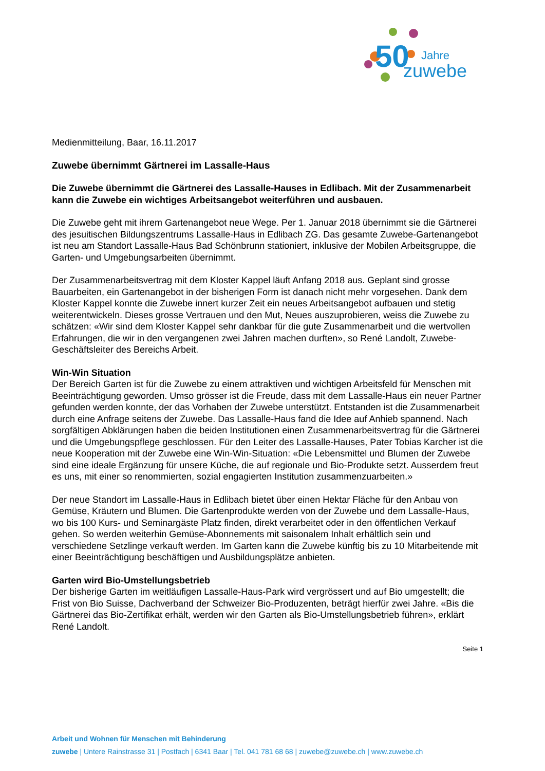50
Jahre
zuwebe
Medienmitteilung, Baar, 16.11.2017
Zuwebe übernimmt Gärtnerei im Lassalle-Haus
Die Zuwebe übernimmt die Gärtnerei des Lassalle-Hauses in Edlibach. Mit der Zusammenarbeit kann die Zuwebe ein wichtiges Arbeitsangebot weiterführen und ausbauen.
Die Zuwebe geht mit ihrem Gartenangebot neue Wege. Per 1. Januar 2018 übernimmt sie die Gärtnerei des jesuitischen Bildungszentrums Lassalle-Haus in Edlibach ZG. Das gesamte Zuwebe-Gartenangebot ist neu am Standort Lassalle-Haus Bad Schönbrunn stationiert, inklusive der Mobilen Arbeitsgruppe, die Garten- und Umgebungsarbeiten übernimmt.
Der Zusammenarbeitsvertrag mit dem Kloster Kappel läuft Anfang 2018 aus. Geplant sind grosse Bauarbeiten, ein Gartenangebot in der bisherigen Form ist danach nicht mehr vorgesehen. Dank dem Kloster Kappel konnte die Zuwebe innert kurzer Zeit ein neues Arbeitsangebot aufbauen und stetig weiterentwickeln. Dieses grosse Vertrauen und den Mut, Neues auszuprobieren, weiss die Zuwebe zu schätzen: «Wir sind dem Kloster Kappel sehr dankbar für die gute Zusammenarbeit und die wertvollen Erfahrungen, die wir in den vergangenen zwei Jahren machen durften», so René Landolt, Zuwebe-Geschäftsleiter des Bereichs Arbeit.
Win-Win Situation
Der Bereich Garten ist für die Zuwebe zu einem attraktiven und wichtigen Arbeitsfeld für Menschen mit Beeinträchtigung geworden. Umso grösser ist die Freude, dass mit dem Lassalle-Haus ein neuer Partner gefunden werden konnte, der das Vorhaben der Zuwebe unterstützt. Entstanden ist die Zusammenarbeit durch eine Anfrage seitens der Zuwebe. Das Lassalle-Haus fand die Idee auf Anhieb spannend. Nach sorgfältigen Abklärungen haben die beiden Institutionen einen Zusammenarbeitsvertrag für die Gärtnerei und die Umgebungspflege geschlossen. Für den Leiter des Lassalle-Hauses, Pater Tobias Karcher ist die neue Kooperation mit der Zuwebe eine Win-Win-Situation: «Die Lebensmittel und Blumen der Zuwebe sind eine ideale Ergänzung für unsere Küche, die auf regionale und Bio-Produkte setzt. Ausserdem freut es uns, mit einer so renommierten, sozial engagierten Institution zusammenzuarbeiten.»
Der neue Standort im Lassalle-Haus in Edlibach bietet über einen Hektar Fläche für den Anbau von Gemüse, Kräutern und Blumen. Die Gartenprodukte werden von der Zuwebe und dem Lassalle-Haus, wo bis 100 Kurs- und Seminargäste Platz finden, direkt verarbeitet oder in den öffentlichen Verkauf gehen. So werden weiterhin Gemüse-Abonnements mit saisonalem Inhalt erhältlich sein und verschiedene Setzlinge verkauft werden. Im Garten kann die Zuwebe künftig bis zu 10 Mitarbeitende mit einer Beeinträchtigung beschäftigen und Ausbildungsplätze anbieten.
Garten wird Bio-Umstellungsbetrieb
Der bisherige Garten im weitläufigen Lassalle-Haus-Park wird vergrössert und auf Bio umgestellt; die Frist von Bio Suisse, Dachverband der Schweizer Bio-Produzenten, beträgt hierfür zwei Jahre. «Bis die Gärtnerei das Bio-Zertifikat erhält, werden wir den Garten als Bio-Umstellungsbetrieb führen», erklärt René Landolt.
Seite 1
Arbeit und Wohnen für Menschen mit Behinderung
zuwebe | Untere Rainstrasse 31 | Postfach | 6341 Baar | Tel. 041 781 68 68 | zuwebe@zuwebe.ch | www.zuwebe.ch